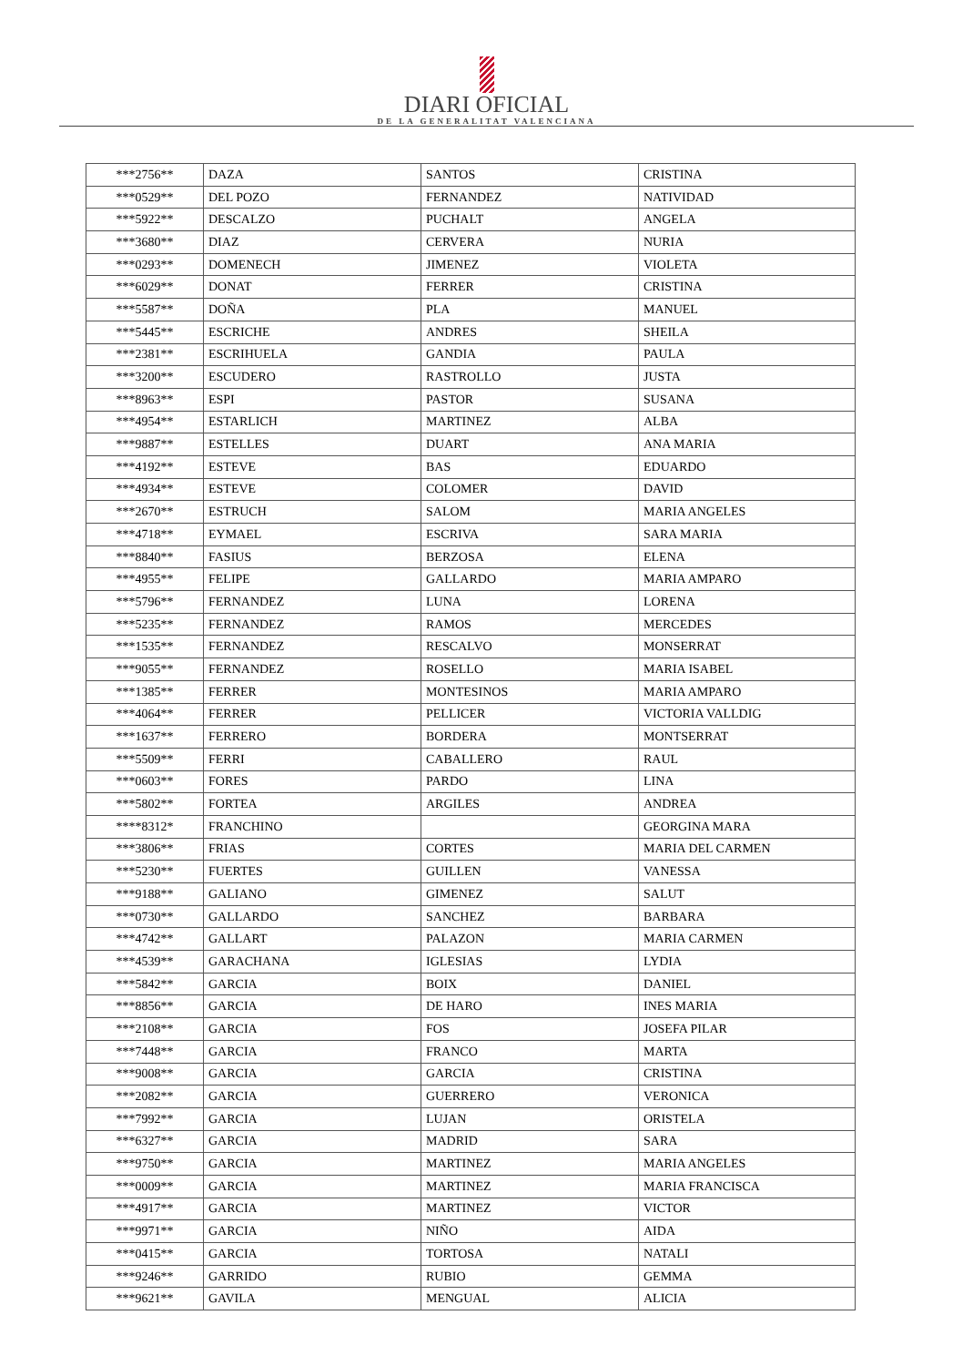DIARI OFICIAL
DE LA GENERALITAT VALENCIANA
| ***2756** | DAZA | SANTOS | CRISTINA |
| ***0529** | DEL POZO | FERNANDEZ | NATIVIDAD |
| ***5922** | DESCALZO | PUCHALT | ANGELA |
| ***3680** | DIAZ | CERVERA | NURIA |
| ***0293** | DOMENECH | JIMENEZ | VIOLETA |
| ***6029** | DONAT | FERRER | CRISTINA |
| ***5587** | DOÑA | PLA | MANUEL |
| ***5445** | ESCRICHE | ANDRES | SHEILA |
| ***2381** | ESCRIHUELA | GANDIA | PAULA |
| ***3200** | ESCUDERO | RASTROLLO | JUSTA |
| ***8963** | ESPI | PASTOR | SUSANA |
| ***4954** | ESTARLICH | MARTINEZ | ALBA |
| ***9887** | ESTELLES | DUART | ANA MARIA |
| ***4192** | ESTEVE | BAS | EDUARDO |
| ***4934** | ESTEVE | COLOMER | DAVID |
| ***2670** | ESTRUCH | SALOM | MARIA ANGELES |
| ***4718** | EYMAEL | ESCRIVA | SARA MARIA |
| ***8840** | FASIUS | BERZOSA | ELENA |
| ***4955** | FELIPE | GALLARDO | MARIA AMPARO |
| ***5796** | FERNANDEZ | LUNA | LORENA |
| ***5235** | FERNANDEZ | RAMOS | MERCEDES |
| ***1535** | FERNANDEZ | RESCALVO | MONSERRAT |
| ***9055** | FERNANDEZ | ROSELLO | MARIA ISABEL |
| ***1385** | FERRER | MONTESINOS | MARIA AMPARO |
| ***4064** | FERRER | PELLICER | VICTORIA VALLDIG |
| ***1637** | FERRERO | BORDERA | MONTSERRAT |
| ***5509** | FERRI | CABALLERO | RAUL |
| ***0603** | FORES | PARDO | LINA |
| ***5802** | FORTEA | ARGILES | ANDREA |
| ****8312* | FRANCHINO | | GEORGINA MARA |
| ***3806** | FRIAS | CORTES | MARIA DEL CARMEN |
| ***5230** | FUERTES | GUILLEN | VANESSA |
| ***9188** | GALIANO | GIMENEZ | SALUT |
| ***0730** | GALLARDO | SANCHEZ | BARBARA |
| ***4742** | GALLART | PALAZON | MARIA CARMEN |
| ***4539** | GARACHANA | IGLESIAS | LYDIA |
| ***5842** | GARCIA | BOIX | DANIEL |
| ***8856** | GARCIA | DE HARO | INES MARIA |
| ***2108** | GARCIA | FOS | JOSEFA PILAR |
| ***7448** | GARCIA | FRANCO | MARTA |
| ***9008** | GARCIA | GARCIA | CRISTINA |
| ***2082** | GARCIA | GUERRERO | VERONICA |
| ***7992** | GARCIA | LUJAN | ORISTELA |
| ***6327** | GARCIA | MADRID | SARA |
| ***9750** | GARCIA | MARTINEZ | MARIA ANGELES |
| ***0009** | GARCIA | MARTINEZ | MARIA FRANCISCA |
| ***4917** | GARCIA | MARTINEZ | VICTOR |
| ***9971** | GARCIA | NIÑO | AIDA |
| ***0415** | GARCIA | TORTOSA | NATALI |
| ***9246** | GARRIDO | RUBIO | GEMMA |
| ***9621** | GAVILA | MENGUAL | ALICIA |